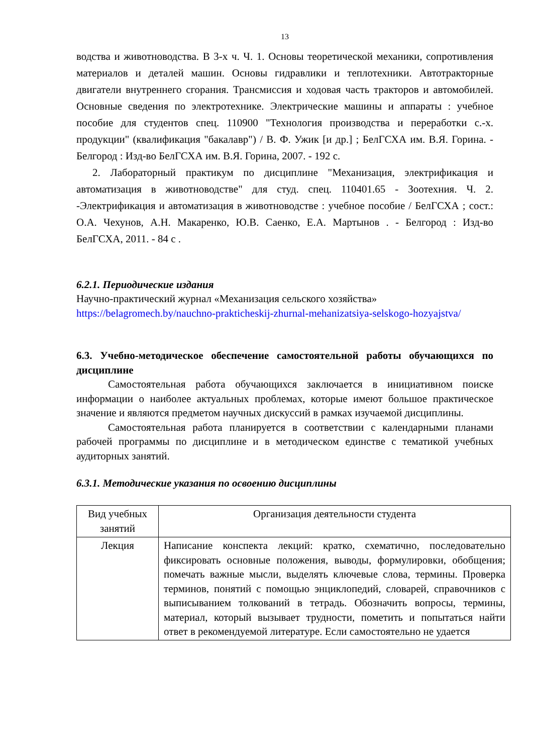13
водства и животноводства. В 3-х ч. Ч. 1. Основы теоретической механики, сопротивления материалов и деталей машин. Основы гидравлики и теплотехники. Автотракторные двигатели внутреннего сгорания. Трансмиссия и ходовая часть тракторов и автомобилей. Основные сведения по электротехнике. Электрические машины и аппараты : учебное пособие для студентов спец. 110900 "Технология производства и переработки с.-х. продукции" (квалификация "бакалавр") / В. Ф. Ужик [и др.] ; БелГСХА им. В.Я. Горина. - Белгород : Изд-во БелГСХА им. В.Я. Горина, 2007. - 192 с.
2. Лабораторный практикум по дисциплине "Механизация, электрификация и автоматизация в животноводстве" для студ. спец. 110401.65 - Зоотехния. Ч. 2. -Электрификация и автоматизация в животноводстве : учебное пособие / БелГСХА ; сост.: О.А. Чехунов, А.Н. Макаренко, Ю.В. Саенко, Е.А. Мартынов . - Белгород : Изд-во БелГСХА, 2011. - 84 с .
6.2.1. Периодические издания
Научно-практический журнал «Механизация сельского хозяйства»
https://belagromech.by/nauchno-prakticheskij-zhurnal-mehanizatsiya-selskogo-hozyajstva/
6.3. Учебно-методическое обеспечение самостоятельной работы обучающихся по дисциплине
Самостоятельная работа обучающихся заключается в инициативном поиске информации о наиболее актуальных проблемах, которые имеют большое практическое значение и являются предметом научных дискуссий в рамках изучаемой дисциплины.
Самостоятельная работа планируется в соответствии с календарными планами рабочей программы по дисциплине и в методическом единстве с тематикой учебных аудиторных занятий.
6.3.1. Методические указания по освоению дисциплины
| Вид учебных занятий | Организация деятельности студента |
| Лекция | Написание конспекта лекций: кратко, схематично, последовательно фиксировать основные положения, выводы, формулировки, обобщения; помечать важные мысли, выделять ключевые слова, термины. Проверка терминов, понятий с помощью энциклопедий, словарей, справочников с выписыванием толкований в тетрадь. Обозначить вопросы, термины, материал, который вызывает трудности, пометить и попытаться найти ответ в рекомендуемой литературе. Если самостоятельно не удается |